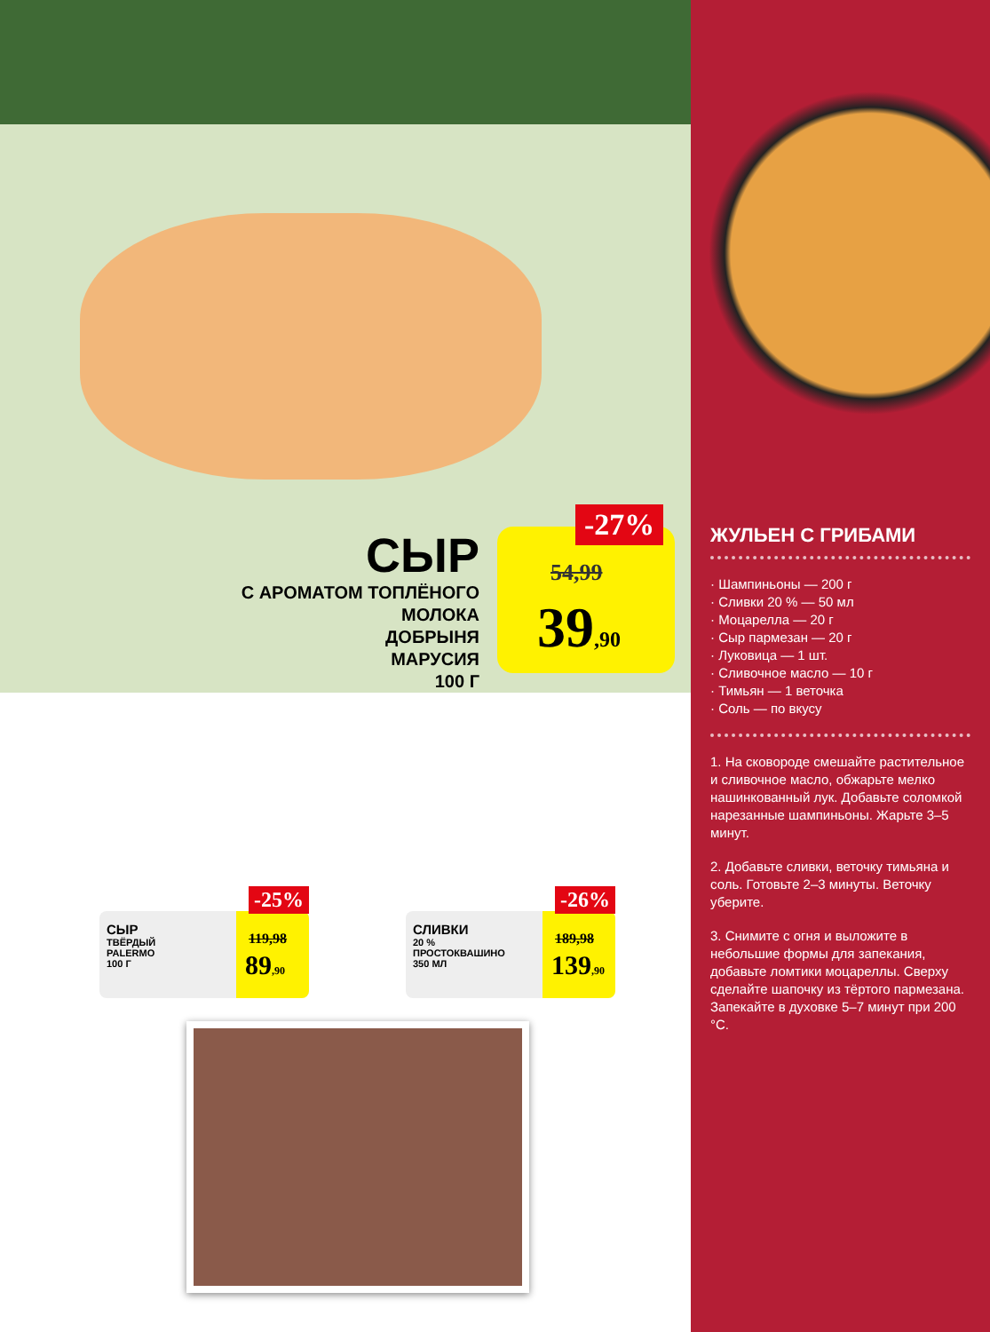СЫР
С АРОМАТОМ ТОПЛЁНОГО МОЛОКА
ДОБРЫНЯ
МАРУСИЯ
100 Г
-27%
54,99
39,90
СЫР
ТВЁРДЫЙ
PALERMO
100 Г
-25%
119,98
89,90
СЛИВКИ
20 %
ПРОСТОКВАШИНО
350 МЛ
-26%
189,98
139,90
ЖУЛЬЕН С ГРИБАМИ
· Шампиньоны — 200 г
· Сливки 20 % — 50 мл
· Моцарелла — 20 г
· Сыр пармезан — 20 г
· Луковица — 1 шт.
· Сливочное масло — 10 г
· Тимьян — 1 веточка
· Соль — по вкусу
1. На сковороде смешайте растительное и сливочное масло, обжарьте мелко нашинкованный лук. Добавьте соломкой нарезанные шампиньоны. Жарьте 3–5 минут.
2. Добавьте сливки, веточку тимьяна и соль. Готовьте 2–3 минуты. Веточку уберите.
3. Снимите с огня и выложите в небольшие формы для запекания, добавьте ломтики моцареллы. Сверху сделайте шапочку из тёртого пармезана. Запекайте в духовке 5–7 минут при 200 °C.